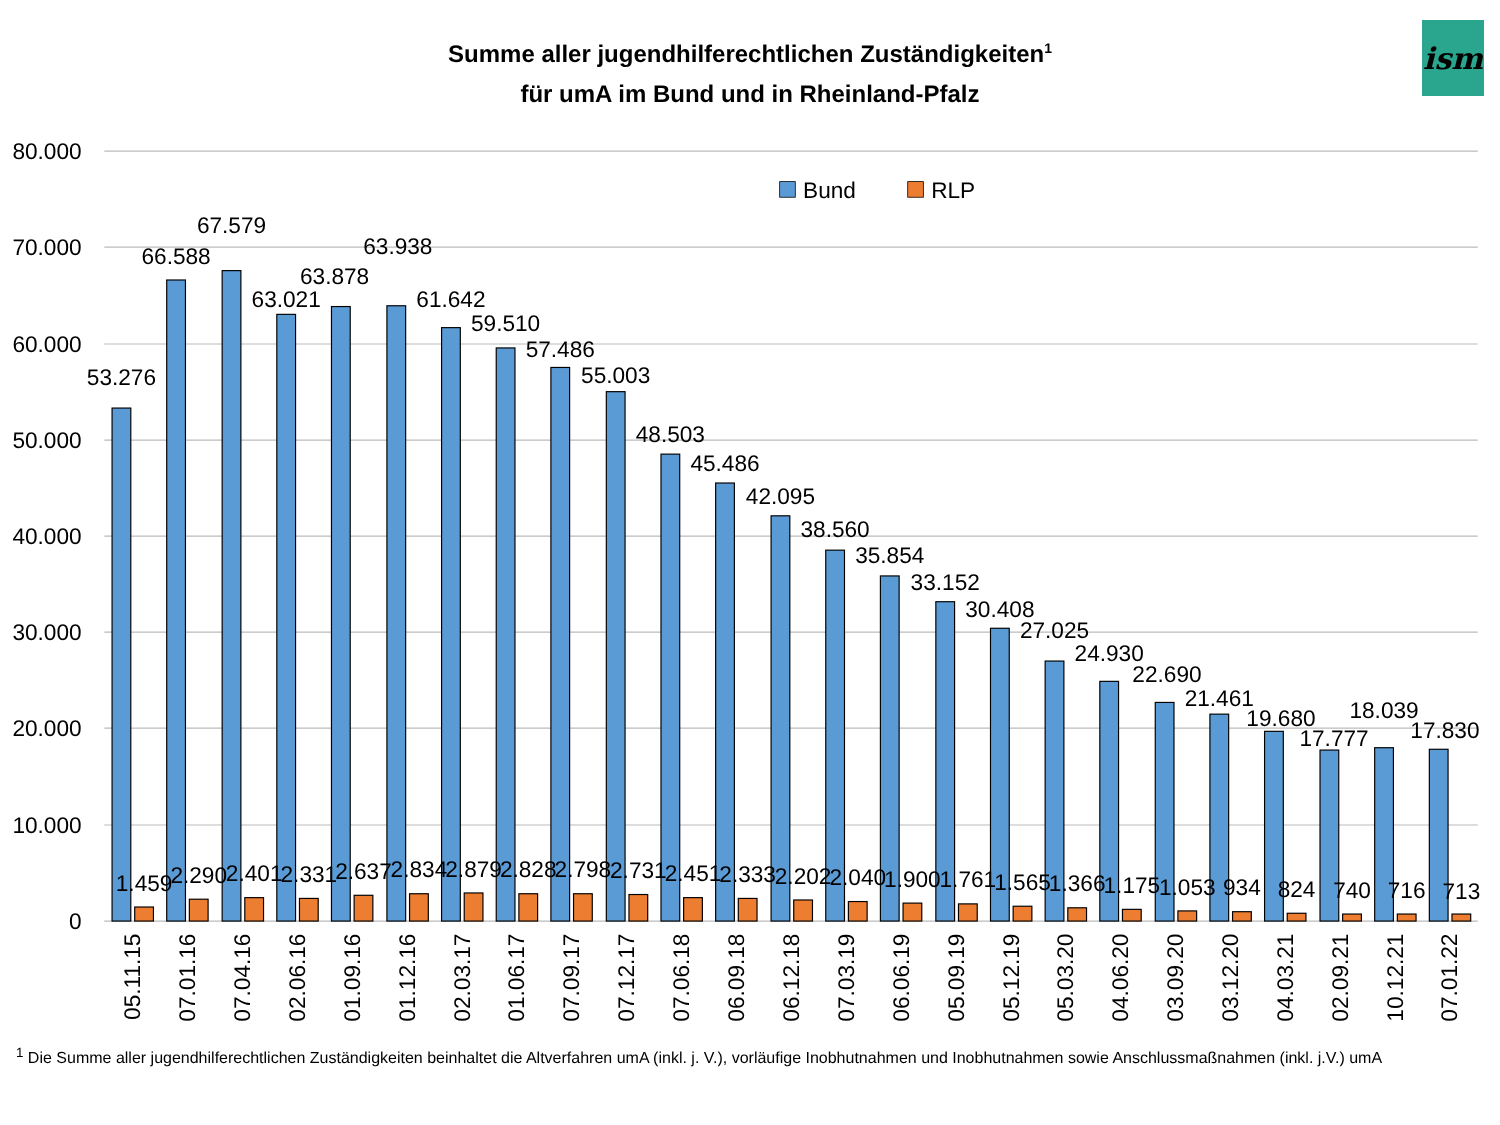ism
Summe aller jugendhilferechtlichen Zuständigkeiten<sup>1</sup>
für umA im Bund und in Rheinland-Pfalz
80.000
70.000
60.000
50.000
40.000
30.000
20.000
10.000
0
Bund
RLP
53.276
66.588
67.579
63.021
63.878
63.938
61.642
59.510
57.486
55.003
48.503
45.486
42.095
38.560
35.854
33.152
30.408
27.025
24.930
22.690
21.461
19.680
17.777
18.039
17.830
1.459
2.290
2.401
2.331
2.637
2.834
2.879
2.828
2.798
2.731
2.451
2.333
2.202
2.040
1.900
1.761
1.565
1.366
1.175
1.053
934
824
740
716
713
05.11.15
07.01.16
07.04.16
02.06.16
01.09.16
01.12.16
02.03.17
01.06.17
07.09.17
07.12.17
07.06.18
06.09.18
06.12.18
07.03.19
06.06.19
05.09.19
05.12.19
05.03.20
04.06.20
03.09.20
03.12.20
04.03.21
02.09.21
10.12.21
07.01.22
<sup>1</sup> Die Summe aller jugendhilferechtlichen Zuständigkeiten beinhaltet die Altverfahren umA (inkl. j. V.), vorläufige Inobhutnahmen und Inobhutnahmen sowie Anschlussmaßnahmen (inkl. j.V.) umA